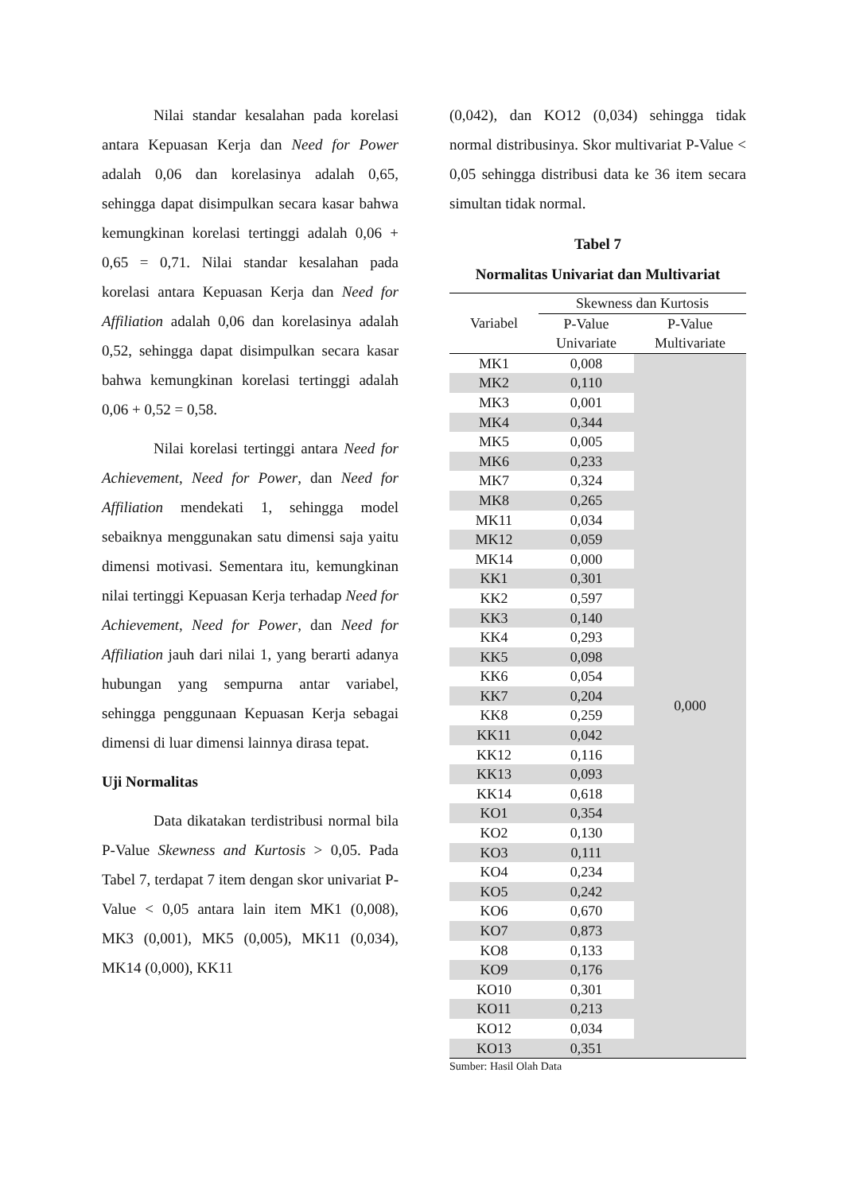Nilai standar kesalahan pada korelasi antara Kepuasan Kerja dan Need for Power adalah 0,06 dan korelasinya adalah 0,65, sehingga dapat disimpulkan secara kasar bahwa kemungkinan korelasi tertinggi adalah 0,06 + 0,65 = 0,71. Nilai standar kesalahan pada korelasi antara Kepuasan Kerja dan Need for Affiliation adalah 0,06 dan korelasinya adalah 0,52, sehingga dapat disimpulkan secara kasar bahwa kemungkinan korelasi tertinggi adalah 0,06 + 0,52 = 0,58.
Nilai korelasi tertinggi antara Need for Achievement, Need for Power, dan Need for Affiliation mendekati 1, sehingga model sebaiknya menggunakan satu dimensi saja yaitu dimensi motivasi. Sementara itu, kemungkinan nilai tertinggi Kepuasan Kerja terhadap Need for Achievement, Need for Power, dan Need for Affiliation jauh dari nilai 1, yang berarti adanya hubungan yang sempurna antar variabel, sehingga penggunaan Kepuasan Kerja sebagai dimensi di luar dimensi lainnya dirasa tepat.
Uji Normalitas
Data dikatakan terdistribusi normal bila P-Value Skewness and Kurtosis > 0,05. Pada Tabel 7, terdapat 7 item dengan skor univariat P-Value < 0,05 antara lain item MK1 (0,008), MK3 (0,001), MK5 (0,005), MK11 (0,034), MK14 (0,000), KK11
(0,042), dan KO12 (0,034) sehingga tidak normal distribusinya. Skor multivariat P-Value < 0,05 sehingga distribusi data ke 36 item secara simultan tidak normal.
Tabel 7
Normalitas Univariat dan Multivariat
| Variabel | Skewness dan Kurtosis | |
| --- | --- | --- |
| | P-Value | P-Value |
| | Univariate | Multivariate |
| MK1 | 0,008 | 0,000 |
| MK2 | 0,110 | |
| MK3 | 0,001 | |
| MK4 | 0,344 | |
| MK5 | 0,005 | |
| MK6 | 0,233 | |
| MK7 | 0,324 | |
| MK8 | 0,265 | |
| MK11 | 0,034 | |
| MK12 | 0,059 | |
| MK14 | 0,000 | |
| KK1 | 0,301 | |
| KK2 | 0,597 | |
| KK3 | 0,140 | |
| KK4 | 0,293 | |
| KK5 | 0,098 | |
| KK6 | 0,054 | |
| KK7 | 0,204 | |
| KK8 | 0,259 | |
| KK11 | 0,042 | |
| KK12 | 0,116 | |
| KK13 | 0,093 | |
| KK14 | 0,618 | |
| KO1 | 0,354 | |
| KO2 | 0,130 | |
| KO3 | 0,111 | |
| KO4 | 0,234 | |
| KO5 | 0,242 | |
| KO6 | 0,670 | |
| KO7 | 0,873 | |
| KO8 | 0,133 | |
| KO9 | 0,176 | |
| KO10 | 0,301 | |
| KO11 | 0,213 | |
| KO12 | 0,034 | |
| KO13 | 0,351 | |
Sumber: Hasil Olah Data